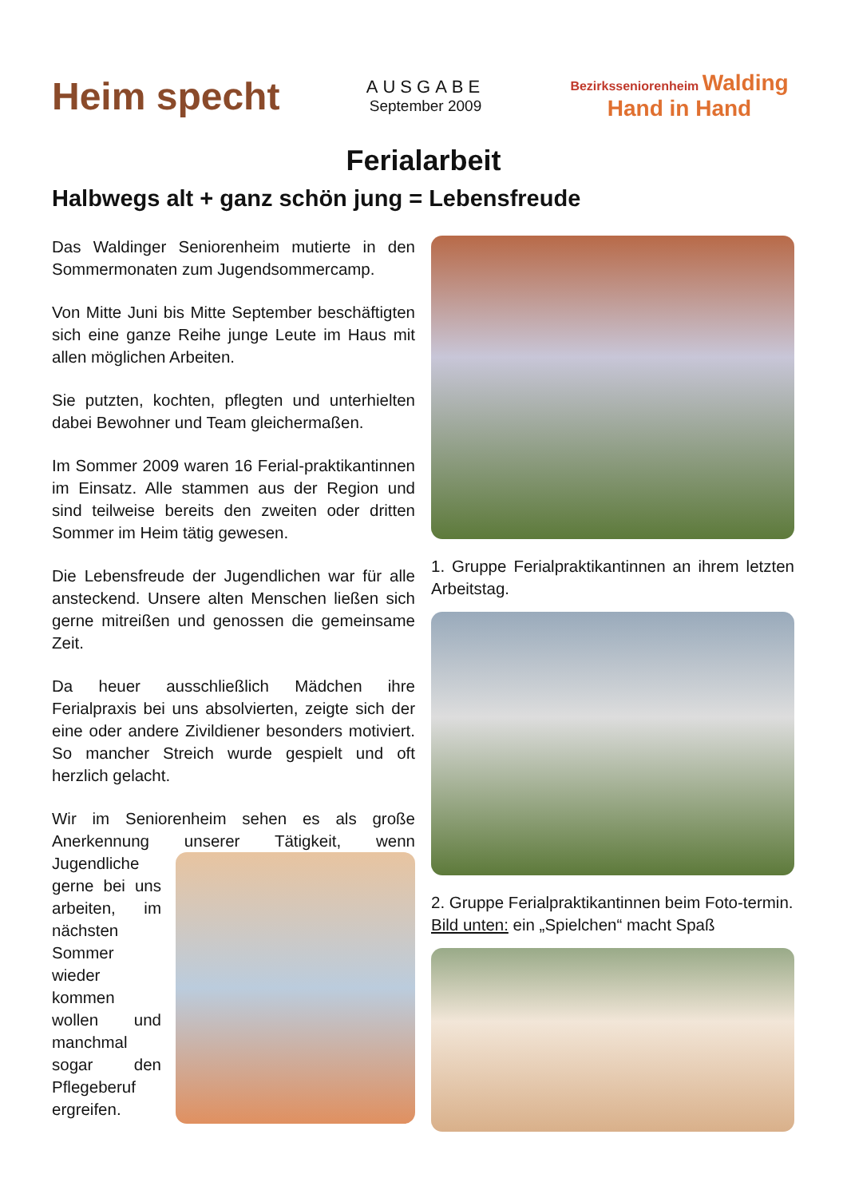Heim specht
AUSGABE
September 2009
Bezirksseniorenheim Walding
Hand in Hand
Ferialarbeit
Halbwegs alt + ganz schön jung = Lebensfreude
Das Waldinger Seniorenheim mutierte in den Sommermonaten zum Jugendsommercamp.
Von Mitte Juni bis Mitte September beschäftigten sich eine ganze Reihe junge Leute im Haus mit allen möglichen Arbeiten.
Sie putzten, kochten, pflegten und unterhielten dabei Bewohner und Team gleichermaßen.
Im Sommer 2009 waren 16 Ferial-praktikantinnen im Einsatz. Alle stammen aus der Region und sind teilweise bereits den zweiten oder dritten Sommer im Heim tätig gewesen.
Die Lebensfreude der Jugendlichen war für alle ansteckend. Unsere alten Menschen ließen sich gerne mitreißen und genossen die gemeinsame Zeit.
Da heuer ausschließlich Mädchen ihre Ferialpraxis bei uns absolvierten, zeigte sich der eine oder andere Zivildiener besonders motiviert. So mancher Streich wurde gespielt und oft herzlich gelacht.
Wir im Seniorenheim sehen es als große Anerkennung unserer Tätigkeit, wenn Jugendliche gerne bei uns arbeiten, im nächsten Sommer wieder kommen wollen und manchmal sogar den Pflegeberuf ergreifen.
1. Gruppe Ferialpraktikantinnen an ihrem letzten Arbeitstag.
2. Gruppe Ferialpraktikantinnen beim Foto-termin.
Bild unten: ein „Spielchen“ macht Spaß